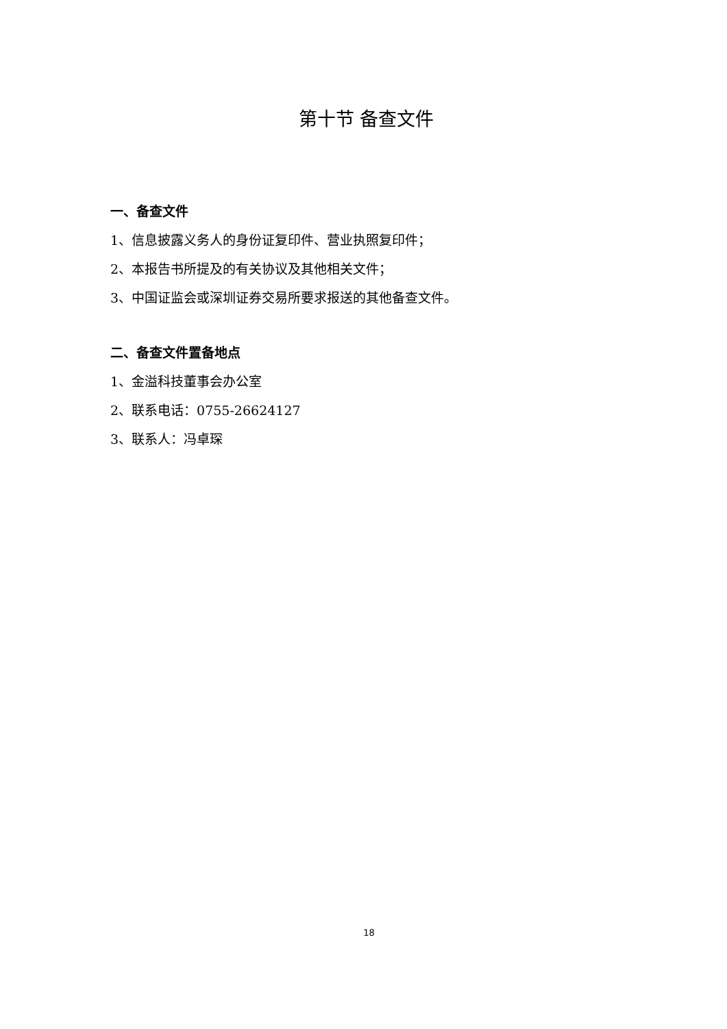第十节 备查文件
一、备查文件
1、信息披露义务人的身份证复印件、营业执照复印件；
2、本报告书所提及的有关协议及其他相关文件；
3、中国证监会或深圳证券交易所要求报送的其他备查文件。
二、备查文件置备地点
1、金溢科技董事会办公室
2、联系电话：0755-26624127
3、联系人：冯卓琛
18